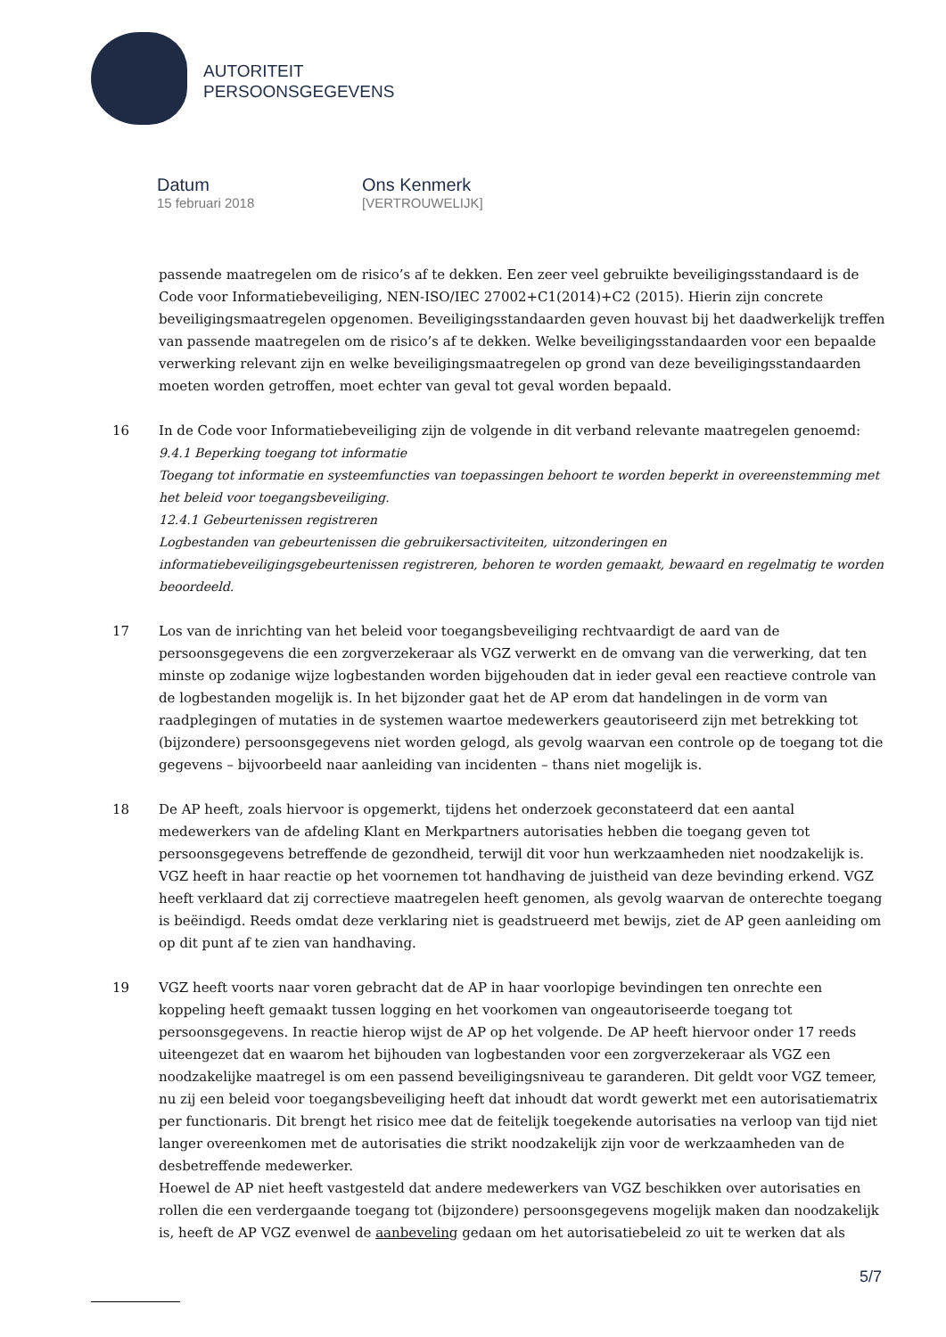AUTORITEIT
PERSOONSGEGEVENS
Datum
15 februari 2018
Ons Kenmerk
[VERTROUWELIJK]
passende maatregelen om de risico’s af te dekken. Een zeer veel gebruikte beveiligingsstandaard is de Code voor Informatiebeveiliging, NEN-ISO/IEC 27002+C1(2014)+C2 (2015). Hierin zijn concrete beveiligingsmaatregelen opgenomen. Beveiligingsstandaarden geven houvast bij het daadwerkelijk treffen van passende maatregelen om de risico’s af te dekken. Welke beveiligingsstandaarden voor een bepaalde verwerking relevant zijn en welke beveiligingsmaatregelen op grond van deze beveiligingsstandaarden moeten worden getroffen, moet echter van geval tot geval worden bepaald.
16 In de Code voor Informatiebeveiliging zijn de volgende in dit verband relevante maatregelen genoemd:
9.4.1 Beperking toegang tot informatie
Toegang tot informatie en systeemfuncties van toepassingen behoort te worden beperkt in overeenstemming met het beleid voor toegangsbeveiliging.
12.4.1 Gebeurtenissen registreren
Logbestanden van gebeurtenissen die gebruikersactiviteiten, uitzonderingen en informatiebeveiligingsgebeurtenissen registreren, behoren te worden gemaakt, bewaard en regelmatig te worden beoordeeld.
17 Los van de inrichting van het beleid voor toegangsbeveiliging rechtvaardigt de aard van de persoonsgegevens die een zorgverzekeraar als VGZ verwerkt en de omvang van die verwerking, dat ten minste op zodanige wijze logbestanden worden bijgehouden dat in ieder geval een reactieve controle van de logbestanden mogelijk is. In het bijzonder gaat het de AP erom dat handelingen in de vorm van raadplegingen of mutaties in de systemen waartoe medewerkers geautoriseerd zijn met betrekking tot (bijzondere) persoonsgegevens niet worden gelogd, als gevolg waarvan een controle op de toegang tot die gegevens – bijvoorbeeld naar aanleiding van incidenten – thans niet mogelijk is.
18 De AP heeft, zoals hiervoor is opgemerkt, tijdens het onderzoek geconstateerd dat een aantal medewerkers van de afdeling Klant en Merkpartners autorisaties hebben die toegang geven tot persoonsgegevens betreffende de gezondheid, terwijl dit voor hun werkzaamheden niet noodzakelijk is. VGZ heeft in haar reactie op het voornemen tot handhaving de juistheid van deze bevinding erkend. VGZ heeft verklaard dat zij correctieve maatregelen heeft genomen, als gevolg waarvan de onterechte toegang is beëindigd. Reeds omdat deze verklaring niet is geadstrueerd met bewijs, ziet de AP geen aanleiding om op dit punt af te zien van handhaving.
19 VGZ heeft voorts naar voren gebracht dat de AP in haar voorlopige bevindingen ten onrechte een koppeling heeft gemaakt tussen logging en het voorkomen van ongeautoriseerde toegang tot persoonsgegevens. In reactie hierop wijst de AP op het volgende. De AP heeft hiervoor onder 17 reeds uiteengezet dat en waarom het bijhouden van logbestanden voor een zorgverzekeraar als VGZ een noodzakelijke maatregel is om een passend beveiligingsniveau te garanderen. Dit geldt voor VGZ temeer, nu zij een beleid voor toegangsbeveiliging heeft dat inhoudt dat wordt gewerkt met een autorisatiematrix per functionaris. Dit brengt het risico mee dat de feitelijk toegekende autorisaties na verloop van tijd niet langer overeenkomen met de autorisaties die strikt noodzakelijk zijn voor de werkzaamheden van de desbetreffende medewerker.
Hoewel de AP niet heeft vastgesteld dat andere medewerkers van VGZ beschikken over autorisaties en rollen die een verdergaande toegang tot (bijzondere) persoonsgegevens mogelijk maken dan noodzakelijk is, heeft de AP VGZ evenwel de aanbeveling gedaan om het autorisatiebeleid zo uit te werken dat als
5/7